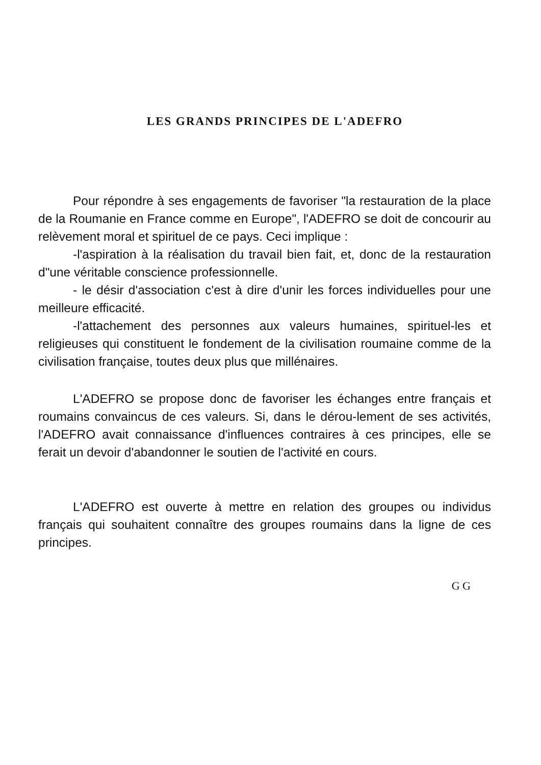LES GRANDS PRINCIPES DE L'ADEFRO
Pour répondre à ses engagements de favoriser "la restauration de la place de la Roumanie en France comme en Europe", l'ADEFRO se doit de concourir au relèvement moral et spirituel de ce pays. Ceci implique :
-l'aspiration à la réalisation du travail bien fait, et, donc de la restauration d"une véritable conscience professionnelle.
- le désir d'association c'est à dire d'unir les forces individuelles pour une meilleure efficacité.
-l'attachement des personnes aux valeurs humaines, spirituel-les et religieuses qui constituent le fondement de la civilisation roumaine comme de la civilisation française, toutes deux plus que millénaires.
L'ADEFRO se propose donc de favoriser les échanges entre français et roumains convaincus de ces valeurs. Si, dans le dérou-lement de ses activités, l'ADEFRO avait connaissance d'influences contraires à ces principes, elle se ferait un devoir d'abandonner le soutien de l'activité en cours.
L'ADEFRO est ouverte à mettre en relation des groupes ou individus français qui souhaitent connaître des groupes roumains dans la ligne de ces principes.
G G